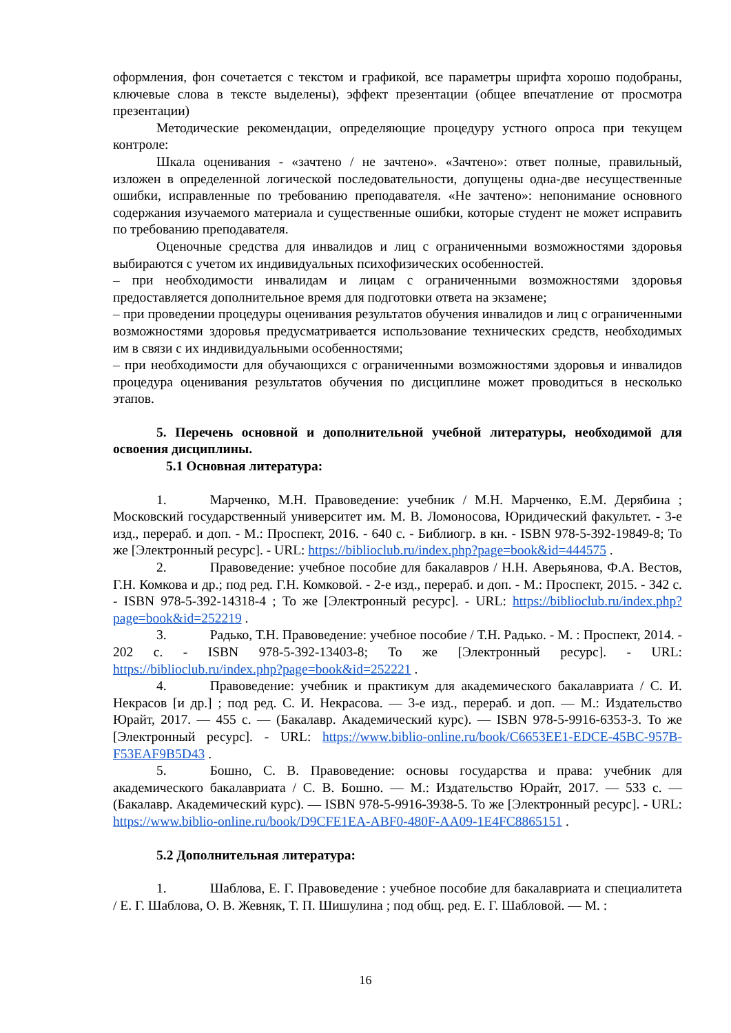оформления, фон сочетается с текстом и графикой, все параметры шрифта хорошо подобраны, ключевые слова в тексте выделены), эффект презентации (общее впечатление от просмотра презентации)
Методические рекомендации, определяющие процедуру устного опроса при текущем контроле:
Шкала оценивания - «зачтено / не зачтено». «Зачтено»: ответ полные, правильный, изложен в определенной логической последовательности, допущены одна-две несущественные ошибки, исправленные по требованию преподавателя. «Не зачтено»: непонимание основного содержания изучаемого материала и существенные ошибки, которые студент не может исправить по требованию преподавателя.
Оценочные средства для инвалидов и лиц с ограниченными возможностями здоровья выбираются с учетом их индивидуальных психофизических особенностей.
– при необходимости инвалидам и лицам с ограниченными возможностями здоровья предоставляется дополнительное время для подготовки ответа на экзамене;
– при проведении процедуры оценивания результатов обучения инвалидов и лиц с ограниченными возможностями здоровья предусматривается использование технических средств, необходимых им в связи с их индивидуальными особенностями;
– при необходимости для обучающихся с ограниченными возможностями здоровья и инвалидов процедура оценивания результатов обучения по дисциплине может проводиться в несколько этапов.
5. Перечень основной и дополнительной учебной литературы, необходимой для освоения дисциплины.
5.1 Основная литература:
1. Марченко, М.Н. Правоведение: учебник / М.Н. Марченко, Е.М. Дерябина ; Московский государственный университет им. М. В. Ломоносова, Юридический факультет. - 3-е изд., перераб. и доп. - М.: Проспект, 2016. - 640 с. - Библиогр. в кн. - ISBN 978-5-392-19849-8; То же [Электронный ресурс]. - URL: https://biblioclub.ru/index.php?page=book&id=444575 .
2. Правоведение: учебное пособие для бакалавров / Н.Н. Аверьянова, Ф.А. Вестов, Г.Н. Комкова и др.; под ред. Г.Н. Комковой. - 2-е изд., перераб. и доп. - М.: Проспект, 2015. - 342 с. - ISBN 978-5-392-14318-4 ; То же [Электронный ресурс]. - URL: https://biblioclub.ru/index.php?page=book&id=252219 .
3. Радько, Т.Н. Правоведение: учебное пособие / Т.Н. Радько. - М. : Проспект, 2014. - 202 с. - ISBN 978-5-392-13403-8; То же [Электронный ресурс]. - URL: https://biblioclub.ru/index.php?page=book&id=252221 .
4. Правоведение: учебник и практикум для академического бакалавриата / С. И. Некрасов [и др.] ; под ред. С. И. Некрасова. — 3-е изд., перераб. и доп. — М.: Издательство Юрайт, 2017. — 455 с. — (Бакалавр. Академический курс). — ISBN 978-5-9916-6353-3. То же [Электронный ресурс]. - URL: https://www.biblio-online.ru/book/C6653EE1-EDCE-45BC-957B-F53EAF9B5D43 .
5. Бошно, С. В. Правоведение: основы государства и права: учебник для академического бакалавриата / С. В. Бошно. — М.: Издательство Юрайт, 2017. — 533 с. — (Бакалавр. Академический курс). — ISBN 978-5-9916-3938-5. То же [Электронный ресурс]. - URL: https://www.biblio-online.ru/book/D9CFE1EA-ABF0-480F-AA09-1E4FC8865151 .
5.2 Дополнительная литература:
1. Шаблова, Е. Г. Правоведение : учебное пособие для бакалавриата и специалитета / Е. Г. Шаблова, О. В. Жевняк, Т. П. Шишулина ; под общ. ред. Е. Г. Шабловой. — М. :
16